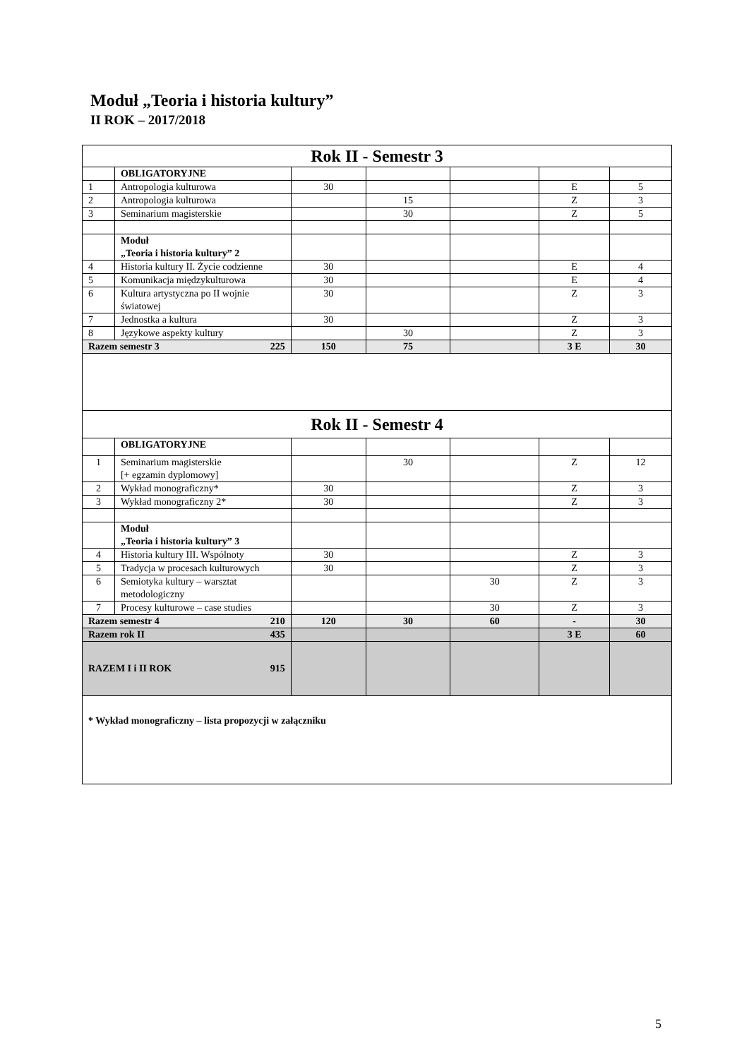Moduł „Teoria i historia kultury”
II ROK – 2017/2018
| Rok II - Semestr 3 | | | | | | |
| | OBLIGATORYJNE | | | | | |
| 1 | Antropologia kulturowa | 30 | | | E | 5 |
| 2 | Antropologia kulturowa | | 15 | | Z | 3 |
| 3 | Seminarium magisterskie | | 30 | | Z | 5 |
| | Moduł „Teoria i historia kultury” 2 | | | | | |
| 4 | Historia kultury II. Życie codzienne | 30 | | | E | 4 |
| 5 | Komunikacja międzykulturowa | 30 | | | E | 4 |
| 6 | Kultura artystyczna po II wojnie światowej | 30 | | | Z | 3 |
| 7 | Jednostka a kultura | 30 | | | Z | 3 |
| 8 | Językowe aspekty kultury | | 30 | | Z | 3 |
| Razem semestr 3 225 | | 150 | 75 | | 3 E | 30 |
| Rok II - Semestr 4 | | | | | | |
| | OBLIGATORYJNE | | | | | |
| 1 | Seminarium magisterskie [+ egzamin dyplomowy] | | 30 | | Z | 12 |
| 2 | Wykład monograficzny* | 30 | | | Z | 3 |
| 3 | Wykład monograficzny 2* | 30 | | | Z | 3 |
| | Moduł „Teoria i historia kultury” 3 | | | | | |
| 4 | Historia kultury III. Wspólnoty | 30 | | | Z | 3 |
| 5 | Tradycja w procesach kulturowych | 30 | | | Z | 3 |
| 6 | Semiotyka kultury – warsztat metodologiczny | | | 30 | Z | 3 |
| 7 | Procesy kulturowe – case studies | | | 30 | Z | 3 |
| Razem semestr 4 210 | | 120 | 30 | 60 | - | 30 |
| Razem rok II 435 | | | | | 3 E | 60 |
| RAZEM I i II ROK 915 | | | | | | |
| * Wykład monograficzny – lista propozycji w załączniku | | | | | | |
5